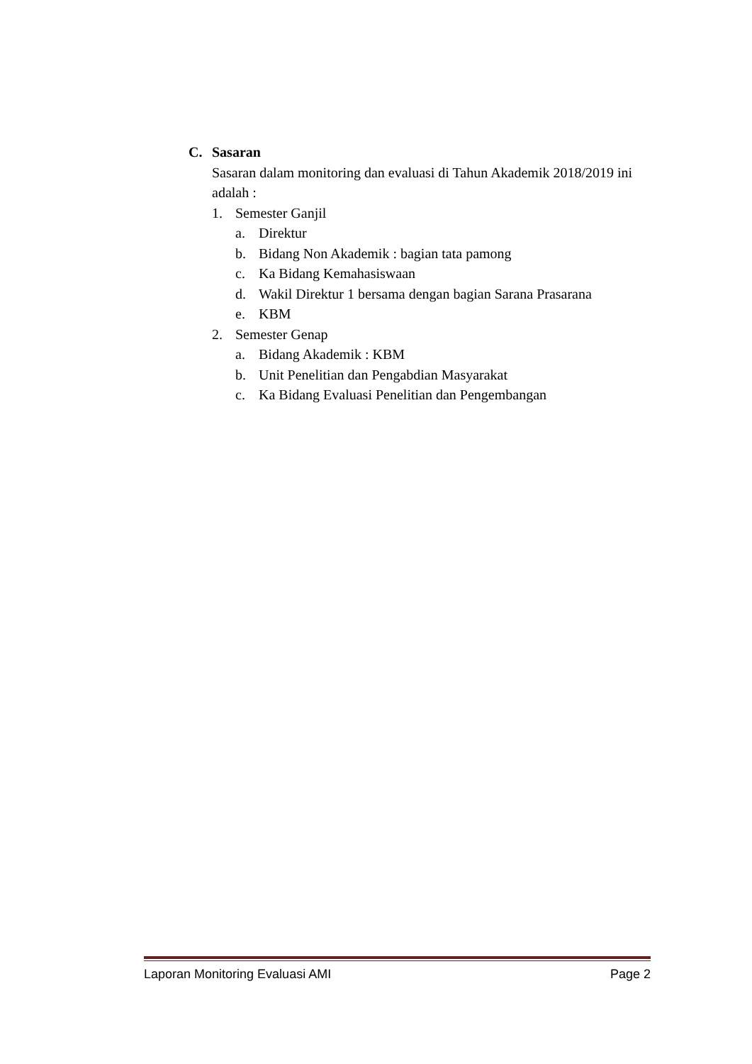C. Sasaran
Sasaran dalam monitoring dan evaluasi di Tahun Akademik 2018/2019 ini adalah :
1. Semester Ganjil
a. Direktur
b. Bidang Non Akademik : bagian tata pamong
c. Ka Bidang Kemahasiswaan
d. Wakil Direktur 1 bersama dengan bagian Sarana Prasarana
e. KBM
2. Semester Genap
a. Bidang Akademik : KBM
b. Unit Penelitian dan Pengabdian Masyarakat
c. Ka Bidang Evaluasi Penelitian dan Pengembangan
Laporan Monitoring Evaluasi AMI Page 2